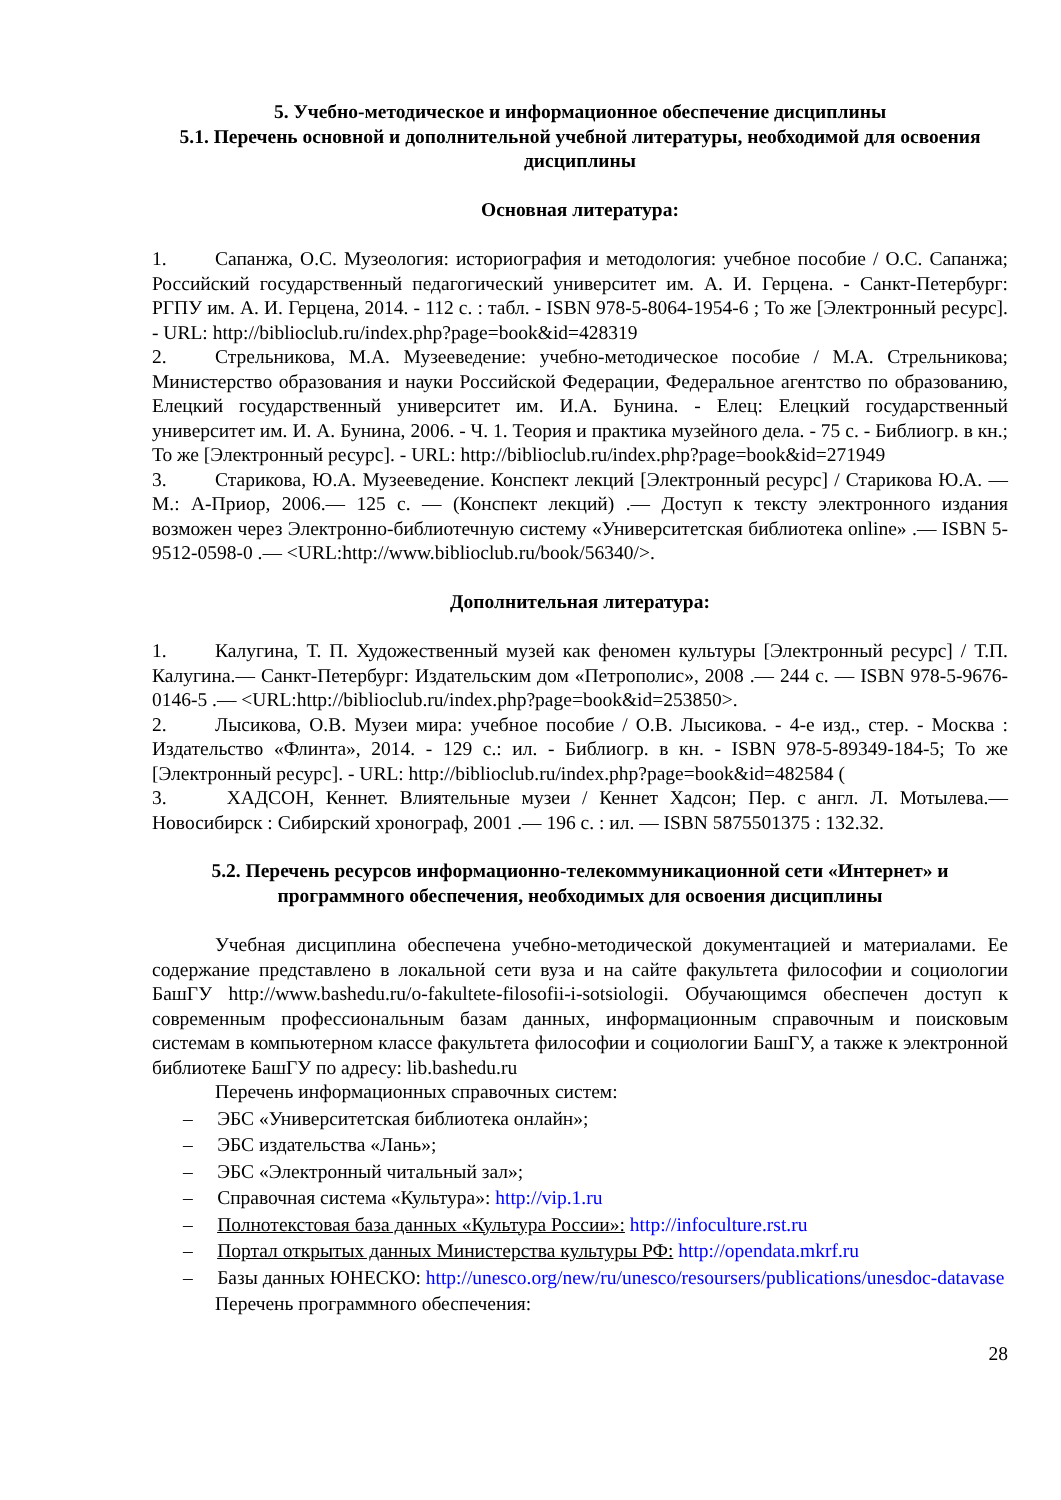5. Учебно-методическое и информационное обеспечение дисциплины
5.1. Перечень основной и дополнительной учебной литературы, необходимой для освоения дисциплины
Основная литература:
1. Сапанжа, О.С. Музеология: историография и методология: учебное пособие / О.С. Сапанжа; Российский государственный педагогический университет им. А. И. Герцена. - Санкт-Петербург: РГПУ им. А. И. Герцена, 2014. - 112 с. : табл. - ISBN 978-5-8064-1954-6 ; То же [Электронный ресурс]. - URL: http://biblioclub.ru/index.php?page=book&id=428319
2. Стрельникова, М.А. Музееведение: учебно-методическое пособие / М.А. Стрельникова; Министерство образования и науки Российской Федерации, Федеральное агентство по образованию, Елецкий государственный университет им. И.А. Бунина. - Елец: Елецкий государственный университет им. И. А. Бунина, 2006. - Ч. 1. Теория и практика музейного дела. - 75 с. - Библиогр. в кн.; То же [Электронный ресурс]. - URL: http://biblioclub.ru/index.php?page=book&id=271949
3. Старикова, Ю.А. Музееведение. Конспект лекций [Электронный ресурс] / Старикова Ю.А. — М.: А-Приор, 2006.— 125 с. — (Конспект лекций) .— Доступ к тексту электронного издания возможен через Электронно-библиотечную систему «Университетская библиотека online» .— ISBN 5-9512-0598-0 .— <URL:http://www.biblioclub.ru/book/56340/>.
Дополнительная литература:
1. Калугина, Т. П. Художественный музей как феномен культуры [Электронный ресурс] / Т.П. Калугина.— Санкт-Петербург: Издательским дом «Петрополис», 2008 .— 244 с. — ISBN 978-5-9676-0146-5 .— <URL:http://biblioclub.ru/index.php?page=book&id=253850>.
2. Лысикова, О.В. Музеи мира: учебное пособие / О.В. Лысикова. - 4-е изд., стер. - Москва : Издательство «Флинта», 2014. - 129 с.: ил. - Библиогр. в кн. - ISBN 978-5-89349-184-5; То же [Электронный ресурс]. - URL: http://biblioclub.ru/index.php?page=book&id=482584 (
3. ХАДСОН, Кеннет. Влиятельные музеи / Кеннет Хадсон; Пер. с англ. Л. Мотылева.— Новосибирск : Сибирский хронограф, 2001 .— 196 с. : ил. — ISBN 5875501375 : 132.32.
5.2. Перечень ресурсов информационно-телекоммуникационной сети «Интернет» и программного обеспечения, необходимых для освоения дисциплины
Учебная дисциплина обеспечена учебно-методической документацией и материалами. Ее содержание представлено в локальной сети вуза и на сайте факультета философии и социологии БашГУ http://www.bashedu.ru/o-fakultete-filosofii-i-sotsiologii. Обучающимся обеспечен доступ к современным профессиональным базам данных, информационным справочным и поисковым системам в компьютерном классе факультета философии и социологии БашГУ, а также к электронной библиотеке БашГУ по адресу: lib.bashedu.ru
Перечень информационных справочных систем:
– ЭБС «Университетская библиотека онлайн»;
– ЭБС издательства «Лань»;
– ЭБС «Электронный читальный зал»;
– Справочная система «Культура»: http://vip.1.ru
– Полнотекстовая база данных «Культура России»: http://infoculture.rst.ru
– Портал открытых данных Министерства культуры РФ: http://opendata.mkrf.ru
– Базы данных ЮНЕСКО: http://unesco.org/new/ru/unesco/resoursers/publications/unesdoc-datavase
Перечень программного обеспечения:
28